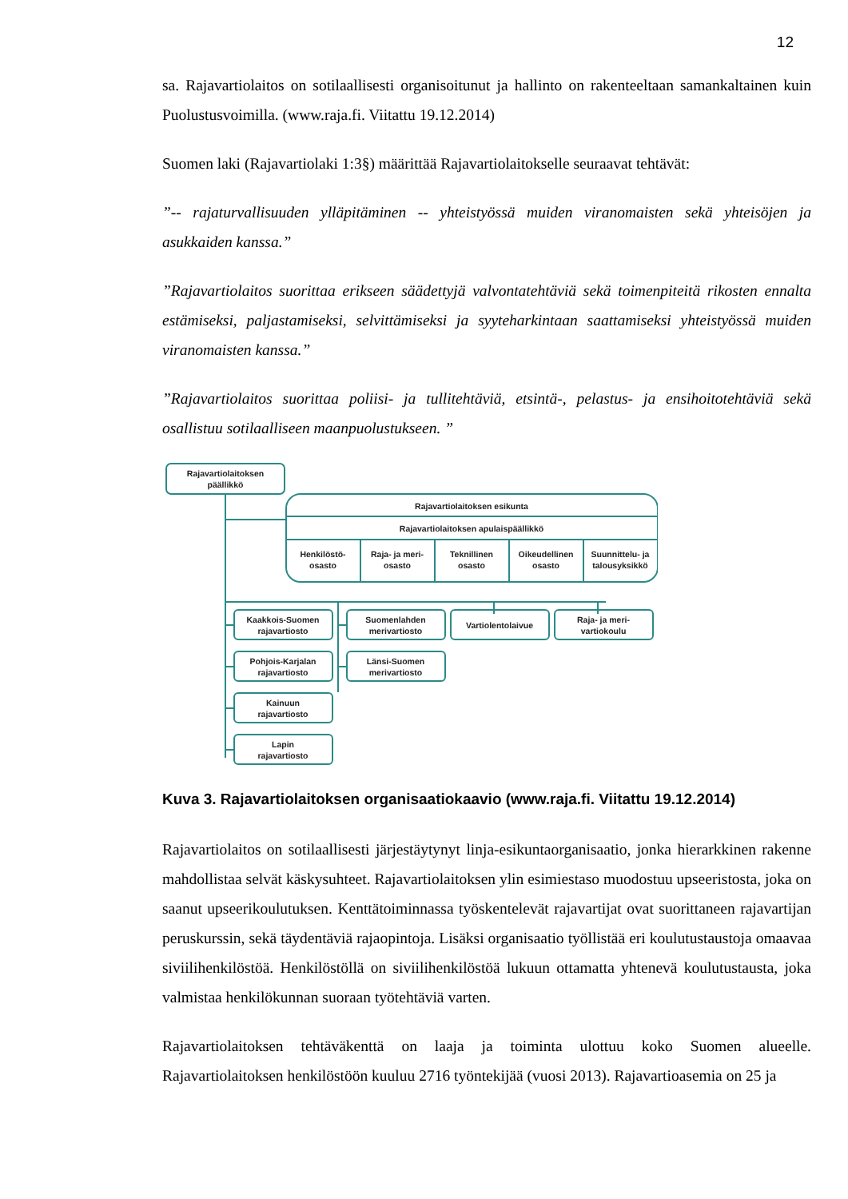12
sa. Rajavartiolaitos on sotilaallisesti organisoitunut ja hallinto on rakenteeltaan samankaltainen kuin Puolustusvoimilla. (www.raja.fi. Viitattu 19.12.2014)
Suomen laki (Rajavartiolaki 1:3§) määrittää Rajavartiolaitokselle seuraavat tehtävät:
”-- rajaturvallisuuden ylläpitäminen -- yhteistyössä muiden viranomaisten sekä yhteisöjen ja asukkaiden kanssa.”
”Rajavartiolaitos suorittaa erikseen säädettyjä valvontatehtäviä sekä toimenpiteitä rikosten ennalta estämiseksi, paljastamiseksi, selvittämiseksi ja syyteharkintaan saattamiseksi yhteistyössä muiden viranomaisten kanssa.”
”Rajavartiolaitos suorittaa poliisi- ja tullitehtäviä, etsintä-, pelastus- ja ensihoitotehtäviä sekä osallistuu sotilaalliseen maanpuolustukseen. ”
Rajavartiolaitoksen
päällikkö
Rajavartiolaitoksen esikunta
Rajavartiolaitoksen apulaispäällikkö
Henkilöstö-
osasto
Raja- ja meri-
osasto
Teknillinen
osasto
Oikeudellinen
osasto
Suunnittelu- ja
talousyksikkö
Kaakkois-Suomen
rajavartiosto
Suomenlahden
merivartiosto
Vartiolentolaivue
Raja- ja meri-
vartiokoulu
Pohjois-Karjalan
rajavartiosto
Länsi-Suomen
merivartiosto
Kainuun
rajavartiosto
Lapin
rajavartiosto
Kuva 3. Rajavartiolaitoksen organisaatiokaavio (www.raja.fi. Viitattu 19.12.2014)
Rajavartiolaitos on sotilaallisesti järjestäytynyt linja-esikuntaorganisaatio, jonka hierarkkinen rakenne mahdollistaa selvät käskysuhteet. Rajavartiolaitoksen ylin esimiestaso muodostuu upseeristosta, joka on saanut upseerikoulutuksen. Kenttätoiminnassa työskentelevät rajavartijat ovat suorittaneen rajavartijan peruskurssin, sekä täydentäviä rajaopintoja. Lisäksi organisaatio työllistää eri koulutustaustoja omaavaa siviilihenkilöstöä. Henkilöstöllä on siviilihenkilöstöä lukuun ottamatta yhtenevä koulutustausta, joka valmistaa henkilökunnan suoraan työtehtäviä varten.
Rajavartiolaitoksen tehtäväkenttä on laaja ja toiminta ulottuu koko Suomen alueelle. Rajavartiolaitoksen henkilöstöön kuuluu 2716 työntekijää (vuosi 2013). Rajavartioasemia on 25 ja